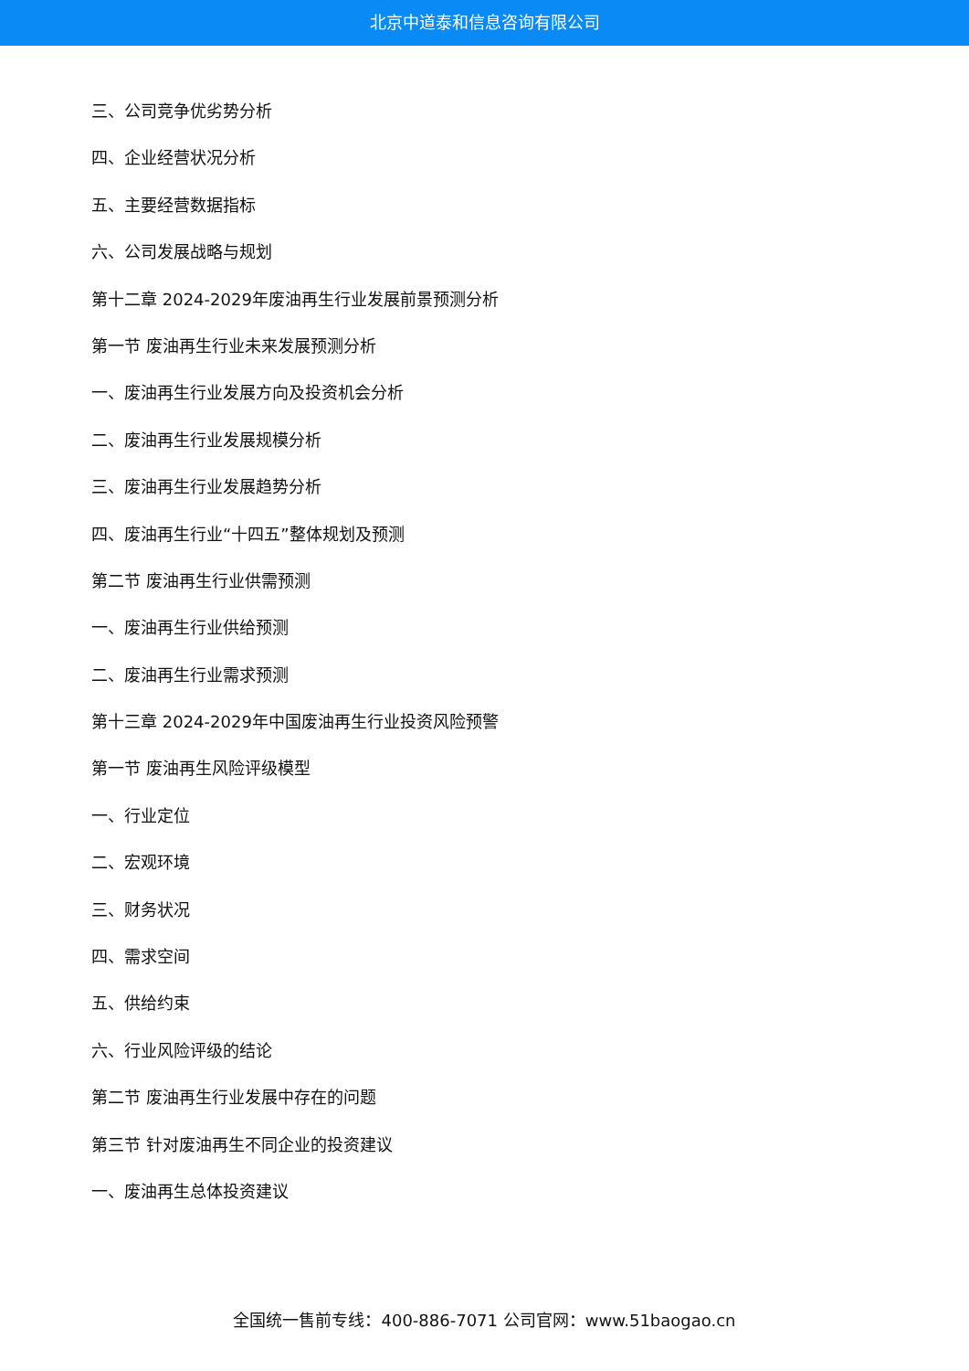北京中道泰和信息咨询有限公司
三、公司竞争优劣势分析
四、企业经营状况分析
五、主要经营数据指标
六、公司发展战略与规划
第十二章 2024-2029年废油再生行业发展前景预测分析
第一节 废油再生行业未来发展预测分析
一、废油再生行业发展方向及投资机会分析
二、废油再生行业发展规模分析
三、废油再生行业发展趋势分析
四、废油再生行业“十四五”整体规划及预测
第二节 废油再生行业供需预测
一、废油再生行业供给预测
二、废油再生行业需求预测
第十三章 2024-2029年中国废油再生行业投资风险预警
第一节 废油再生风险评级模型
一、行业定位
二、宏观环境
三、财务状况
四、需求空间
五、供给约束
六、行业风险评级的结论
第二节 废油再生行业发展中存在的问题
第三节 针对废油再生不同企业的投资建议
一、废油再生总体投资建议
全国统一售前专线：400-886-7071 公司官网：www.51baogao.cn